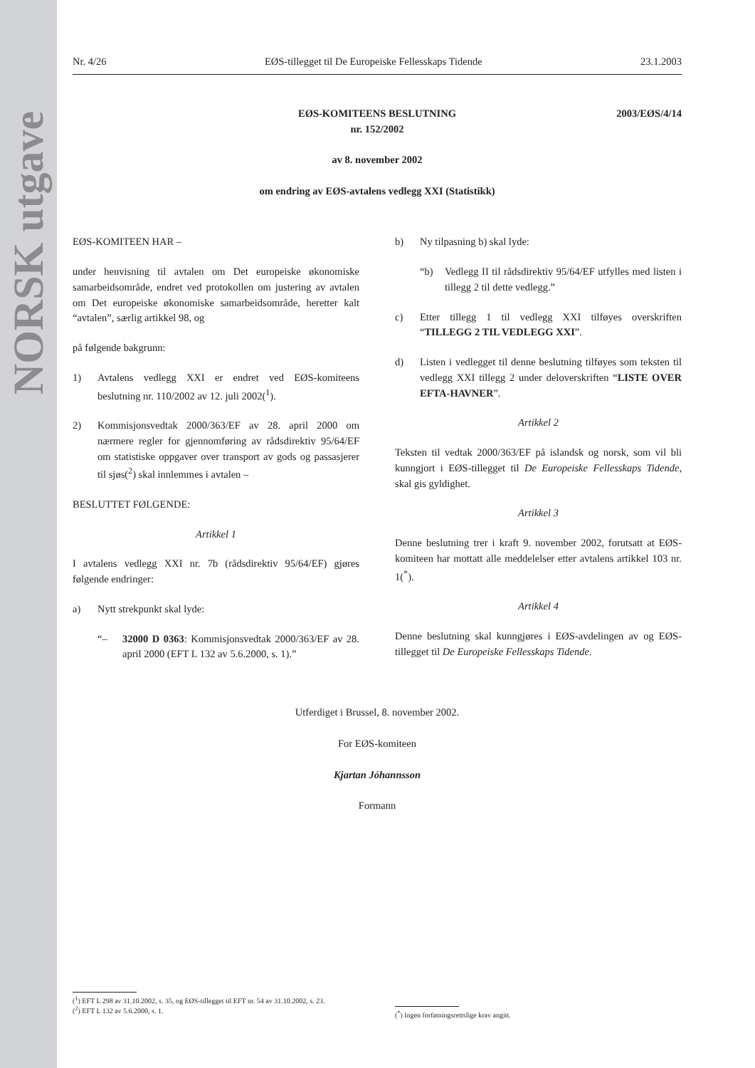NORSK utgave
Nr. 4/26 EØS-tillegget til De Europeiske Fellesskaps Tidende 23.1.2003
2003/EØS/4/14 EØS-KOMITEENS BESLUTNING
nr. 152/2002
av 8. november 2002
om endring av EØS-avtalens vedlegg XXI (Statistikk)
EØS-KOMITEEN HAR –
under henvisning til avtalen om Det europeiske økonomiske samarbeidsområde, endret ved protokollen om justering av avtalen om Det europeiske økonomiske samarbeidsområde, heretter kalt “avtalen”, særlig artikkel 98, og
på følgende bakgrunn:
1) Avtalens vedlegg XXI er endret ved EØS-komiteens beslutning nr. 110/2002 av 12. juli 2002(<sup>1</sup>).
2) Kommisjonsvedtak 2000/363/EF av 28. april 2000 om nærmere regler for gjennomføring av rådsdirektiv 95/64/EF om statistiske oppgaver over transport av gods og passasjerer til sjøs(<sup>2</sup>) skal innlemmes i avtalen –
BESLUTTET FØLGENDE:
Artikkel 1
I avtalens vedlegg XXI nr. 7b (rådsdirektiv 95/64/EF) gjøres følgende endringer:
a) Nytt strekpunkt skal lyde:
“– 32000 D 0363: Kommisjonsvedtak 2000/363/EF av 28. april 2000 (EFT L 132 av 5.6.2000, s. 1).”
b) Ny tilpasning b) skal lyde:
“b) Vedlegg II til rådsdirektiv 95/64/EF utfylles med listen i tillegg 2 til dette vedlegg.”
c) Etter tillegg 1 til vedlegg XXI tilføyes overskriften “TILLEGG 2 TIL VEDLEGG XXI”.
d) Listen i vedlegget til denne beslutning tilføyes som teksten til vedlegg XXI tillegg 2 under deloverskriften “LISTE OVER EFTA-HAVNER”.
Artikkel 2
Teksten til vedtak 2000/363/EF på islandsk og norsk, som vil bli kunngjort i EØS-tillegget til De Europeiske Fellesskaps Tidende, skal gis gyldighet.
Artikkel 3
Denne beslutning trer i kraft 9. november 2002, forutsatt at EØS-komiteen har mottatt alle meddelelser etter avtalens artikkel 103 nr. 1(<sup>*</sup>).
Artikkel 4
Denne beslutning skal kunngjøres i EØS-avdelingen av og EØS-tillegget til De Europeiske Fellesskaps Tidende.
Utferdiget i Brussel, 8. november 2002.
For EØS-komiteen
Kjartan Jóhannsson
Formann
(<sup>1</sup>) EFT L 298 av 31.10.2002, s. 35, og EØS-tillegget til EFT nr. 54 av 31.10.2002, s. 23.
(<sup>2</sup>) EFT L 132 av 5.6.2000, s. 1.
(<sup>*</sup>) Ingen forfatningsrettslige krav angitt.